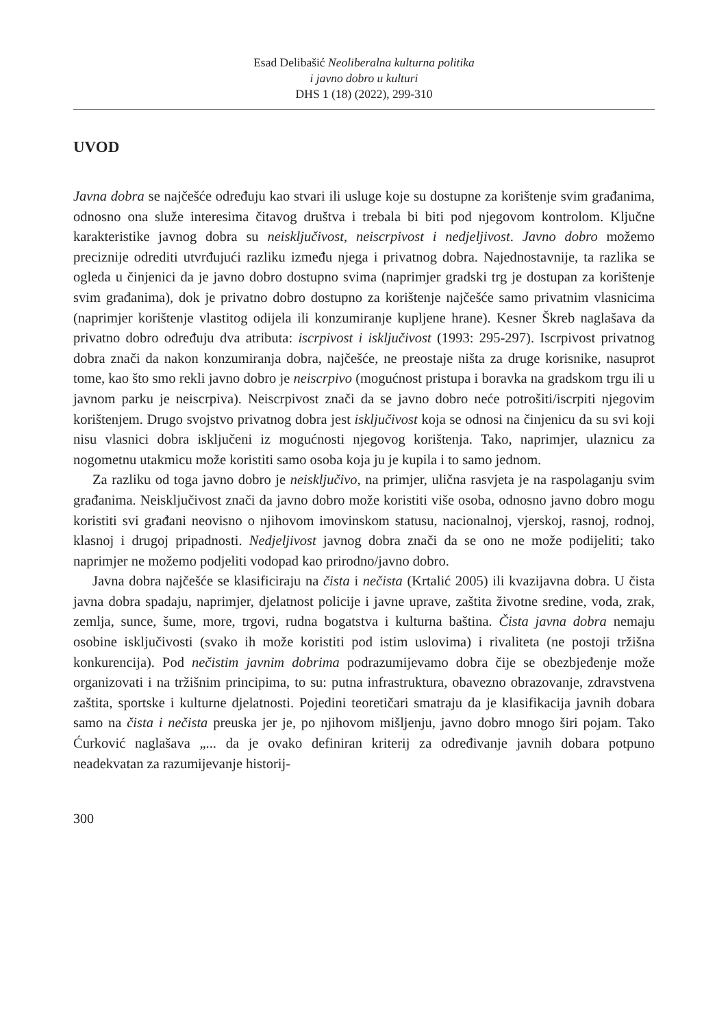Esad Delibašić Neoliberalna kulturna politika
i javno dobro u kulturi
DHS 1 (18) (2022), 299-310
UVOD
Javna dobra se najčešće određuju kao stvari ili usluge koje su dostupne za korištenje svim građanima, odnosno ona služe interesima čitavog društva i trebala bi biti pod njegovom kontrolom. Ključne karakteristike javnog dobra su neisključivost, neiscrpivost i nedjeljivost. Javno dobro možemo preciznije odrediti utvrđujući razliku između njega i privatnog dobra. Najednostavnije, ta razlika se ogleda u činjenici da je javno dobro dostupno svima (naprimjer gradski trg je dostupan za korištenje svim građanima), dok je privatno dobro dostupno za korištenje najčešće samo privatnim vlasnicima (naprimjer korištenje vlastitog odijela ili konzumiranje kupljene hrane). Kesner Škreb naglašava da privatno dobro određuju dva atributa: iscrpivost i isključivost (1993: 295-297). Iscrpivost privatnog dobra znači da nakon konzumiranja dobra, najčešće, ne preostaje ništa za druge korisnike, nasuprot tome, kao što smo rekli javno dobro je neiscrpivo (mogućnost pristupa i boravka na gradskom trgu ili u javnom parku je neiscrpiva). Neiscrpivost znači da se javno dobro neće potrošiti/iscrpiti njegovim korištenjem. Drugo svojstvo privatnog dobra jest isključivost koja se odnosi na činjenicu da su svi koji nisu vlasnici dobra isključeni iz mogućnosti njegovog korištenja. Tako, naprimjer, ulaznicu za nogometnu utakmicu može koristiti samo osoba koja ju je kupila i to samo jednom.
Za razliku od toga javno dobro je neisključivo, na primjer, ulična rasvjeta je na raspolaganju svim građanima. Neisključivost znači da javno dobro može koristiti više osoba, odnosno javno dobro mogu koristiti svi građani neovisno o njihovom imovinskom statusu, nacionalnoj, vjerskoj, rasnoj, rodnoj, klasnoj i drugoj pripadnosti. Nedjeljivost javnog dobra znači da se ono ne može podijeliti; tako naprimjer ne možemo podjeliti vodopad kao prirodno/javno dobro.
Javna dobra najčešće se klasificiraju na čista i nečista (Krtalić 2005) ili kvazijavna dobra. U čista javna dobra spadaju, naprimjer, djelatnost policije i javne uprave, zaštita životne sredine, voda, zrak, zemlja, sunce, šume, more, trgovi, rudna bogatstva i kulturna baština. Čista javna dobra nemaju osobine isključivosti (svako ih može koristiti pod istim uslovima) i rivaliteta (ne postoji tržišna konkurencija). Pod nečistim javnim dobrima podrazumijevamo dobra čije se obezbjeđenje može organizovati i na tržišnim principima, to su: putna infrastruktura, obavezno obrazovanje, zdravstvena zaštita, sportske i kulturne djelatnosti. Pojedini teoretičari smatraju da je klasifikacija javnih dobara samo na čista i nečista preuska jer je, po njihovom mišljenju, javno dobro mnogo širi pojam. Tako Ćurković naglašava „... da je ovako definiran kriterij za određivanje javnih dobara potpuno neadekvatan za razumijevanje historij-
300